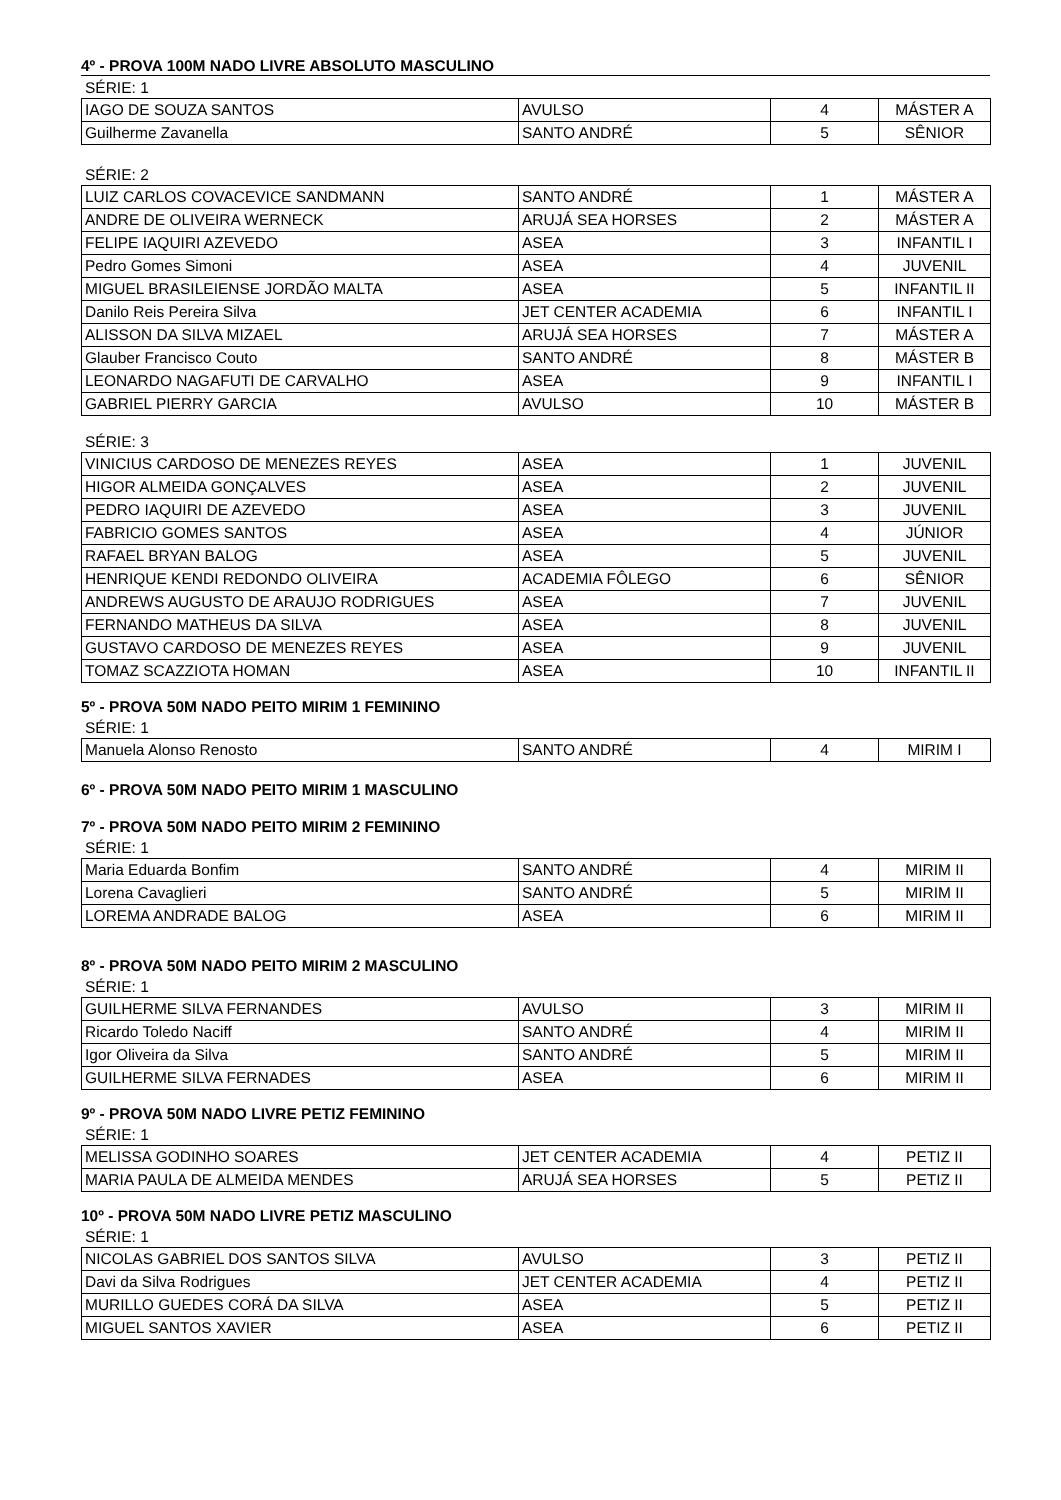4º - PROVA 100M NADO LIVRE ABSOLUTO MASCULINO
SÉRIE: 1
| IAGO DE SOUZA SANTOS | AVULSO | 4 | MÁSTER A |
| Guilherme Zavanella | SANTO ANDRÉ | 5 | SÊNIOR |
SÉRIE: 2
| LUIZ CARLOS COVACEVICE SANDMANN | SANTO ANDRÉ | 1 | MÁSTER A |
| ANDRE DE OLIVEIRA WERNECK | ARUJÁ SEA HORSES | 2 | MÁSTER A |
| FELIPE IAQUIRI AZEVEDO | ASEA | 3 | INFANTIL I |
| Pedro Gomes Simoni | ASEA | 4 | JUVENIL |
| MIGUEL BRASILEIENSE JORDÃO MALTA | ASEA | 5 | INFANTIL II |
| Danilo Reis Pereira Silva | JET CENTER ACADEMIA | 6 | INFANTIL I |
| ALISSON DA SILVA MIZAEL | ARUJÁ SEA HORSES | 7 | MÁSTER A |
| Glauber Francisco Couto | SANTO ANDRÉ | 8 | MÁSTER B |
| LEONARDO NAGAFUTI DE CARVALHO | ASEA | 9 | INFANTIL I |
| GABRIEL PIERRY GARCIA | AVULSO | 10 | MÁSTER B |
SÉRIE: 3
| VINICIUS CARDOSO DE MENEZES REYES | ASEA | 1 | JUVENIL |
| HIGOR ALMEIDA GONÇALVES | ASEA | 2 | JUVENIL |
| PEDRO IAQUIRI DE AZEVEDO | ASEA | 3 | JUVENIL |
| FABRICIO GOMES SANTOS | ASEA | 4 | JÚNIOR |
| RAFAEL BRYAN BALOG | ASEA | 5 | JUVENIL |
| HENRIQUE KENDI REDONDO OLIVEIRA | ACADEMIA FÔLEGO | 6 | SÊNIOR |
| ANDREWS AUGUSTO DE ARAUJO RODRIGUES | ASEA | 7 | JUVENIL |
| FERNANDO MATHEUS DA SILVA | ASEA | 8 | JUVENIL |
| GUSTAVO CARDOSO DE MENEZES REYES | ASEA | 9 | JUVENIL |
| TOMAZ SCAZZIOTA HOMAN | ASEA | 10 | INFANTIL II |
5º - PROVA 50M NADO PEITO MIRIM 1 FEMININO
SÉRIE: 1
| Manuela Alonso Renosto | SANTO ANDRÉ | 4 | MIRIM I |
6º - PROVA 50M NADO PEITO MIRIM 1 MASCULINO
7º - PROVA 50M NADO PEITO MIRIM 2 FEMININO
SÉRIE: 1
| Maria Eduarda Bonfim | SANTO ANDRÉ | 4 | MIRIM II |
| Lorena Cavaglieri | SANTO ANDRÉ | 5 | MIRIM II |
| LOREMA ANDRADE BALOG | ASEA | 6 | MIRIM II |
8º - PROVA 50M NADO PEITO MIRIM 2 MASCULINO
SÉRIE: 1
| GUILHERME SILVA FERNANDES | AVULSO | 3 | MIRIM II |
| Ricardo Toledo Naciff | SANTO ANDRÉ | 4 | MIRIM II |
| Igor Oliveira da Silva | SANTO ANDRÉ | 5 | MIRIM II |
| GUILHERME SILVA FERNADES | ASEA | 6 | MIRIM II |
9º - PROVA 50M NADO LIVRE PETIZ FEMININO
SÉRIE: 1
| MELISSA GODINHO SOARES | JET CENTER ACADEMIA | 4 | PETIZ II |
| MARIA PAULA DE ALMEIDA MENDES | ARUJÁ SEA HORSES | 5 | PETIZ II |
10º - PROVA 50M NADO LIVRE PETIZ MASCULINO
SÉRIE: 1
| NICOLAS GABRIEL DOS SANTOS SILVA | AVULSO | 3 | PETIZ II |
| Davi da Silva Rodrigues | JET CENTER ACADEMIA | 4 | PETIZ II |
| MURILLO GUEDES CORÁ DA SILVA | ASEA | 5 | PETIZ II |
| MIGUEL SANTOS XAVIER | ASEA | 6 | PETIZ II |